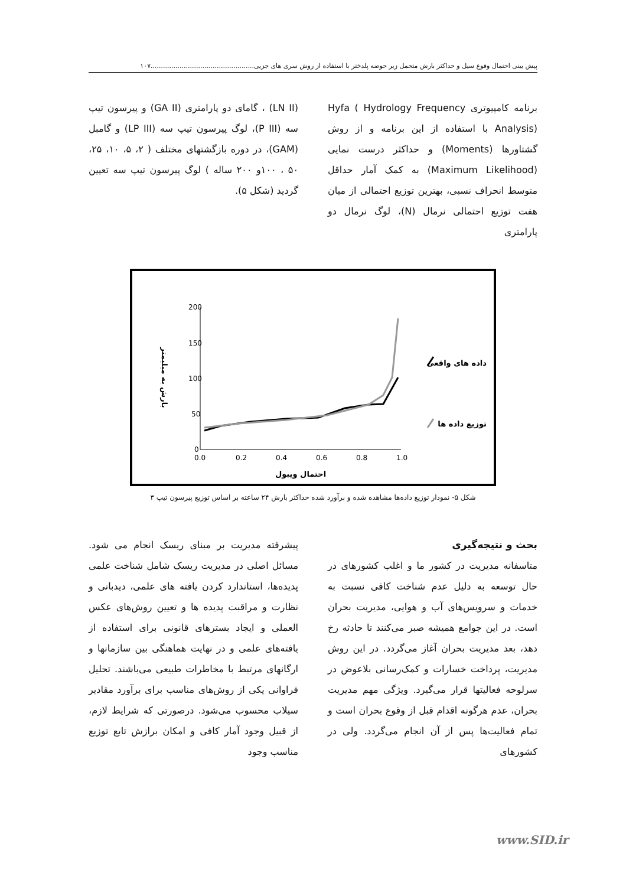پیش بینی احتمال وقوع سیل و حداکثر بارش متحمل زیر حوضه پلدختر با استفاده از روش سری های جزیی..................................................۱۰۷
برنامه کامپیوتری Hyfa ( Hydrology Frequency Analysis) با استفاده از این برنامه و از روش گشتاورها (Moments) و حداکثر درست نمایی (Maximum Likelihood) به کمک آمار حداقل متوسط انحراف نسبی، بهترین توزیع احتمالی از میان هفت توزیع احتمالی نرمال (N)، لوگ نرمال دو پارامتری
(LN II) ، گامای دو پارامتری (GA II) و پیرسون تیپ سه (P III)، لوگ پیرسون تیپ سه (LP III) و گامبل (GAM)، در دوره بازگشتهای مختلف ( ۲، ۵، ۱۰، ۲۵، ۵۰ ، ۱۰۰و ۲۰۰ ساله ) لوگ پیرسون تیپ سه تعیین گردید (شکل ۵).
200
150
100
50
0
0.0
0.2
0.4
0.6
0.8
1.0
احتمال ویبول
بارش به میلیمتر
داده های واقعی
توزیع داده ها
شکل ۵- نمودار توزیع داده‌ها مشاهده شده و برآورد شده حداکثر بارش ۲۴ ساعته بر اساس توزیع پیرسون تیپ ۳
بحث و نتیجه‌گیری
متاسفانه مدیریت در کشور ما و اغلب کشورهای در حال توسعه به دلیل عدم شناخت کافی نسبت به خدمات و سرویس‌های آب و هوایی، مدیریت بحران است. در این جوامع همیشه صبر می‌کنند تا حادثه رخ دهد، بعد مدیریت بحران آغاز می‌گردد. در این روش مدیریت، پرداخت خسارات و کمک‌رسانی بلاعوض در سرلوحه فعالیتها قرار می‌گیرد. ویژگی مهم مدیریت بحران، عدم هرگونه اقدام قبل از وقوع بحران است و تمام فعالیت‌ها پس از آن انجام می‌گردد. ولی در کشورهای
پیشرفته مدیریت بر مبنای ریسک انجام می شود. مسائل اصلی در مدیریت ریسک شامل شناخت علمی پدیده‌ها، استاندارد کردن یافته های علمی، دیدبانی و نظارت و مراقبت پدیده ها و تعیین روش‌های عکس العملی و ایجاد بسترهای قانونی برای استفاده از یافته‌های علمی و در نهایت هماهنگی بین سازمانها و ارگانهای مرتبط با مخاطرات طبیعی می‌باشند. تحلیل فراوانی یکی از روش‌های مناسب برای برآورد مقادیر سیلاب محسوب می‌شود. درصورتی که شرایط لازم، از قبیل وجود آمار کافی و امکان برازش تابع توزیع مناسب وجود
www.SID.ir